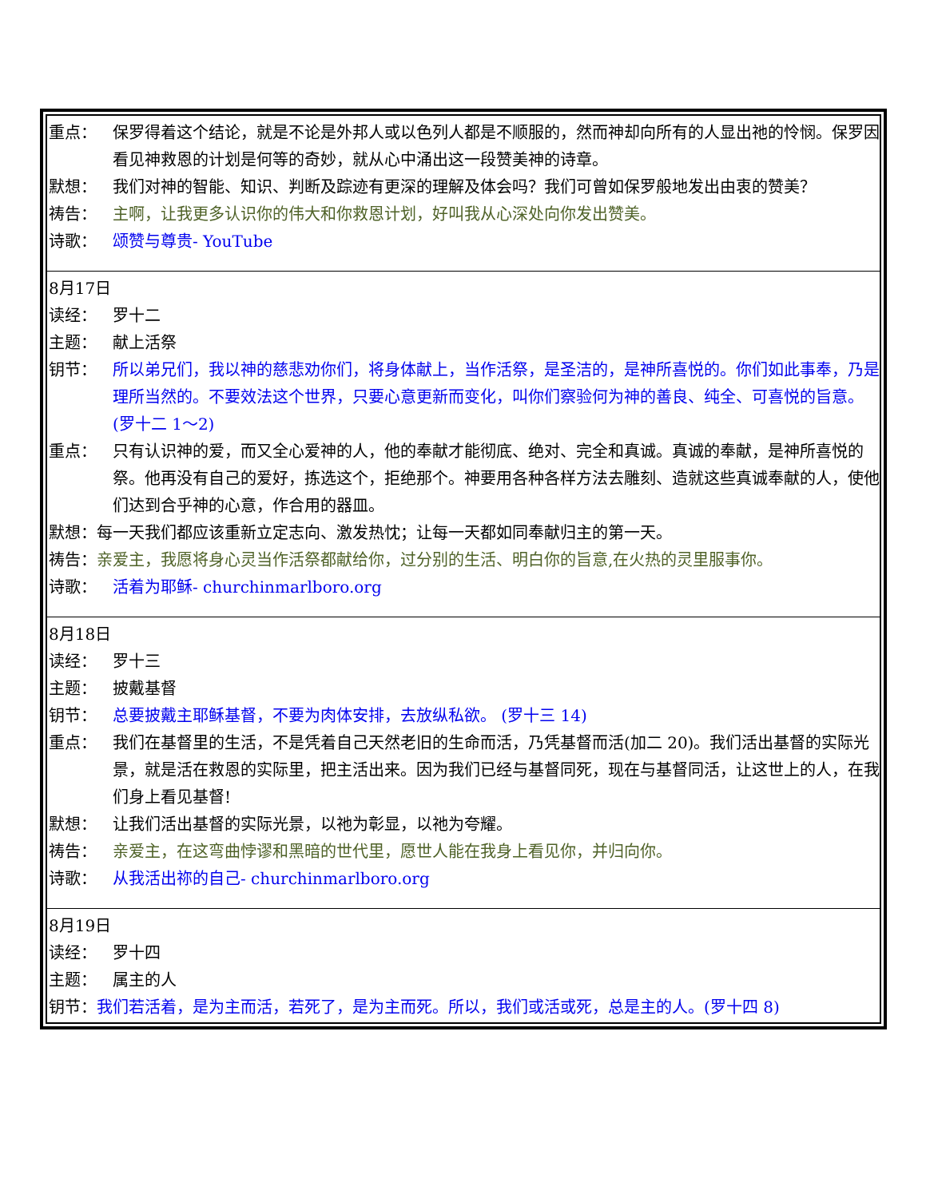| 重点： 保罗得着这个结论，就是不论是外邦人或以色列人都是不顺服的，然而神却向所有的人显出祂的怜悯。保罗因看见神救恩的计划是何等的奇妙，就从心中涌出这一段赞美神的诗章。 默想： 我们对神的智能、知识、判断及踪迹有更深的理解及体会吗？我们可曾如保罗般地发出由衷的赞美？ 祷告： 主啊，让我更多认识你的伟大和你救恩计划，好叫我从心深处向你发出赞美。 诗歌： 颂赞与尊贵- YouTube |
| 8月17日 读经： 罗十二 主题： 献上活祭 钥节： 所以弟兄们，我以神的慈悲劝你们，将身体献上，当作活祭，是圣洁的，是神所喜悦的。你们如此事奉，乃是理所当然的。不要效法这个世界，只要心意更新而变化，叫你们察验何为神的善良、纯全、可喜悦的旨意。 (罗十二 1～2) 重点： 只有认识神的爱，而又全心爱神的人，他的奉献才能彻底、绝对、完全和真诚。真诚的奉献，是神所喜悦的祭。他再没有自己的爱好，拣选这个，拒绝那个。神要用各种各样方法去雕刻、造就这些真诚奉献的人，使他们达到合乎神的心意，作合用的器皿。 默想：每一天我们都应该重新立定志向、激发热忱；让每一天都如同奉献归主的第一天。 祷告： 亲爱主，我愿将身心灵当作活祭都献给你，过分别的生活、明白你的旨意,在火热的灵里服事你。 诗歌： 活着为耶稣- churchinmarlboro.org |
| 8月18日 读经： 罗十三 主题： 披戴基督 钥节： 总要披戴主耶稣基督，不要为肉体安排，去放纵私欲。 (罗十三 14) 重点： 我们在基督里的生活，不是凭着自己天然老旧的生命而活，乃凭基督而活(加二 20)。我们活出基督的实际光景，就是活在救恩的实际里，把主活出来。因为我们已经与基督同死，现在与基督同活，让这世上的人，在我们身上看见基督! 默想： 让我们活出基督的实际光景，以祂为彰显，以祂为夸耀。 祷告： 亲爱主，在这弯曲悖谬和黑暗的世代里，愿世人能在我身上看见你，并归向你。 诗歌： 从我活出祢的自己- churchinmarlboro.org |
| 8月19日 读经： 罗十四 主题： 属主的人 钥节： 我们若活着，是为主而活，若死了，是为主而死。所以，我们或活或死，总是主的人。(罗十四 8) |